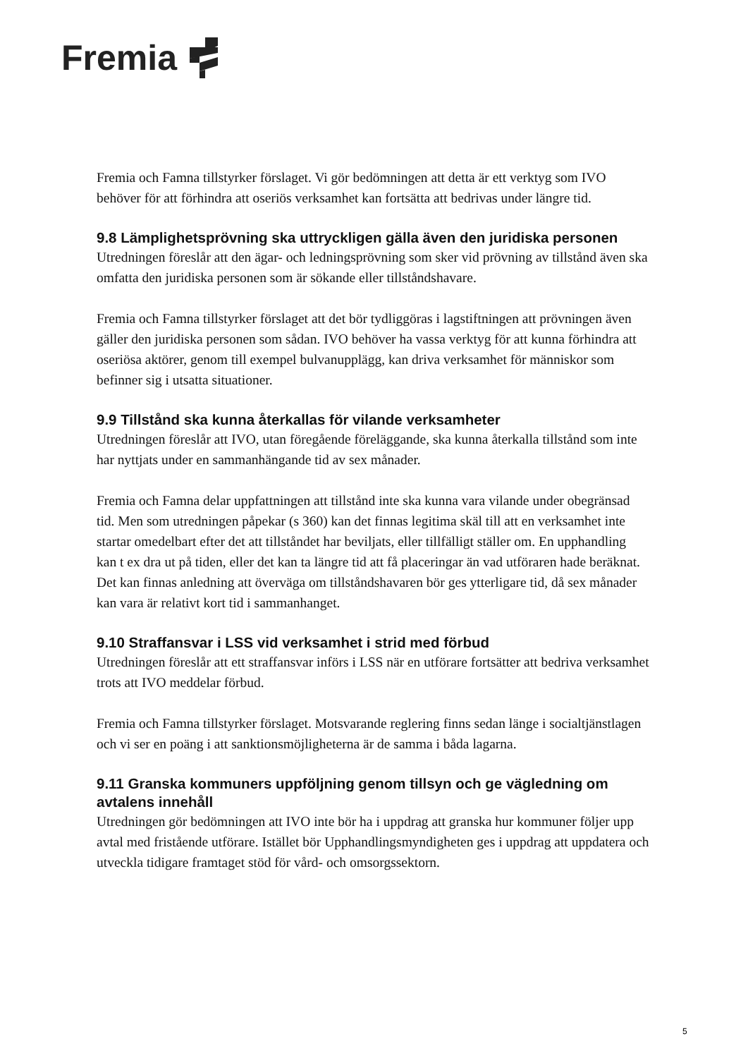Fremia
Fremia och Famna tillstyrker förslaget. Vi gör bedömningen att detta är ett verktyg som IVO behöver för att förhindra att oseriös verksamhet kan fortsätta att bedrivas under längre tid.
9.8 Lämplighetsprövning ska uttryckligen gälla även den juridiska personen
Utredningen föreslår att den ägar- och ledningsprövning som sker vid prövning av tillstånd även ska omfatta den juridiska personen som är sökande eller tillståndshavare.
Fremia och Famna tillstyrker förslaget att det bör tydliggöras i lagstiftningen att prövningen även gäller den juridiska personen som sådan. IVO behöver ha vassa verktyg för att kunna förhindra att oseriösa aktörer, genom till exempel bulvanupplägg, kan driva verksamhet för människor som befinner sig i utsatta situationer.
9.9 Tillstånd ska kunna återkallas för vilande verksamheter
Utredningen föreslår att IVO, utan föregående föreläggande, ska kunna återkalla tillstånd som inte har nyttjats under en sammanhängande tid av sex månader.
Fremia och Famna delar uppfattningen att tillstånd inte ska kunna vara vilande under obegränsad tid. Men som utredningen påpekar (s 360) kan det finnas legitima skäl till att en verksamhet inte startar omedelbart efter det att tillståndet har beviljats, eller tillfälligt ställer om. En upphandling kan t ex dra ut på tiden, eller det kan ta längre tid att få placeringar än vad utföraren hade beräknat. Det kan finnas anledning att överväga om tillståndshavaren bör ges ytterligare tid, då sex månader kan vara är relativt kort tid i sammanhanget.
9.10 Straffansvar i LSS vid verksamhet i strid med förbud
Utredningen föreslår att ett straffansvar införs i LSS när en utförare fortsätter att bedriva verksamhet trots att IVO meddelar förbud.
Fremia och Famna tillstyrker förslaget. Motsvarande reglering finns sedan länge i socialtjänstlagen och vi ser en poäng i att sanktionsmöjligheterna är de samma i båda lagarna.
9.11 Granska kommuners uppföljning genom tillsyn och ge vägledning om avtalens innehåll
Utredningen gör bedömningen att IVO inte bör ha i uppdrag att granska hur kommuner följer upp avtal med fristående utförare. Istället bör Upphandlingsmyndigheten ges i uppdrag att uppdatera och utveckla tidigare framtaget stöd för vård- och omsorgssektorn.
5